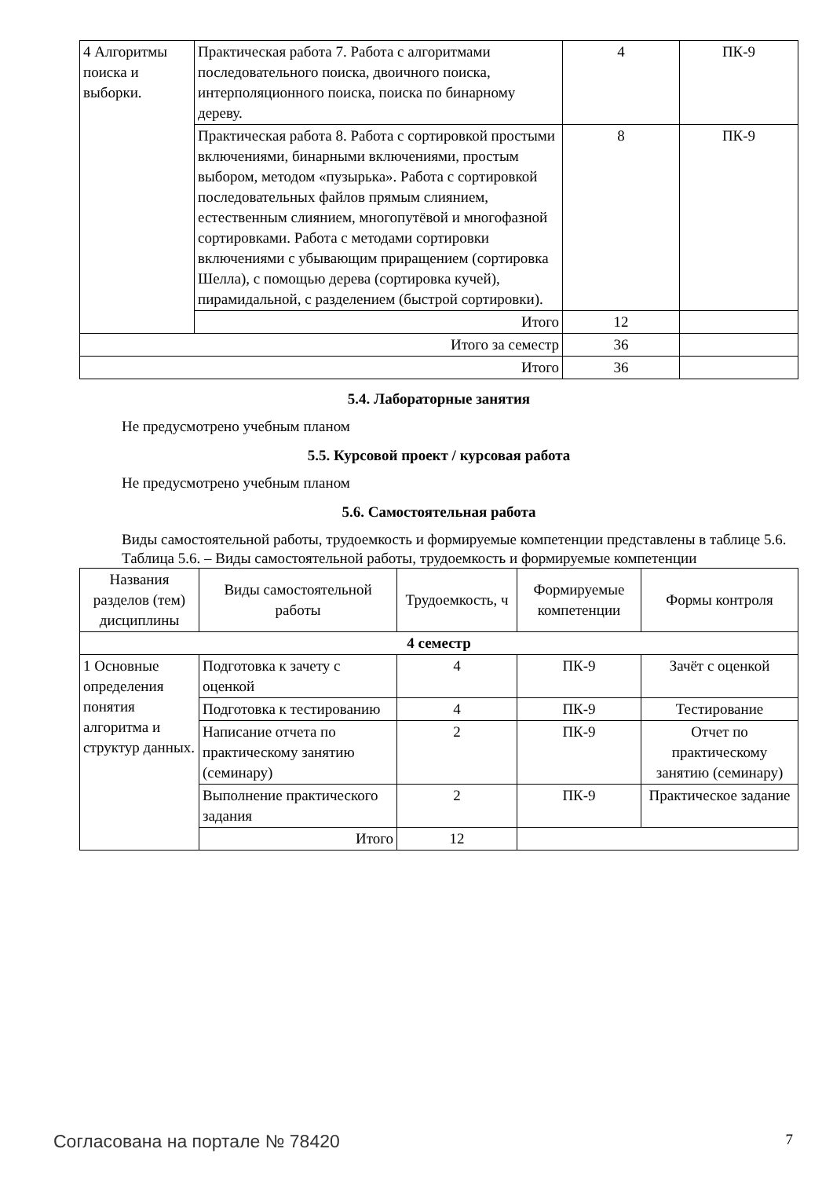| 4 Алгоритмы поиска и выборки. | Практическая работа 7. Работа с алгоритмами последовательного поиска, двоичного поиска, интерполяционного поиска, поиска по бинарному дереву. | 4 | ПК-9 |
| | Практическая работа 8. Работа с сортировкой простыми включениями, бинарными включениями, простым выбором, методом «пузырька». Работа с сортировкой последовательных файлов прямым слиянием, естественным слиянием, многопутёвой и многофазной сортировками. Работа с методами сортировки включениями с убывающим приращением (сортировка Шелла), с помощью дерева (сортировка кучей), пирамидальной, с разделением (быстрой сортировки). | 8 | ПК-9 |
| | Итого | 12 | |
| Итого за семестр | | 36 | |
| Итого | | 36 | |
5.4. Лабораторные занятия
Не предусмотрено учебным планом
5.5. Курсовой проект / курсовая работа
Не предусмотрено учебным планом
5.6. Самостоятельная работа
Виды самостоятельной работы, трудоемкость и формируемые компетенции представлены в таблице 5.6.
Таблица 5.6. – Виды самостоятельной работы, трудоемкость и формируемые компетенции
| Названия разделов (тем) дисциплины | Виды самостоятельной работы | Трудоемкость, ч | Формируемые компетенции | Формы контроля |
| --- | --- | --- | --- | --- |
| 4 семестр | | | | |
| 1 Основные определения понятия алгоритма и структур данных. | Подготовка к зачету с оценкой | 4 | ПК-9 | Зачёт с оценкой |
| | Подготовка к тестированию | 4 | ПК-9 | Тестирование |
| | Написание отчета по практическому занятию (семинару) | 2 | ПК-9 | Отчет по практическому занятию (семинару) |
| | Выполнение практического задания | 2 | ПК-9 | Практическое задание |
| | Итого | 12 | | |
Согласована на портале № 78420 7